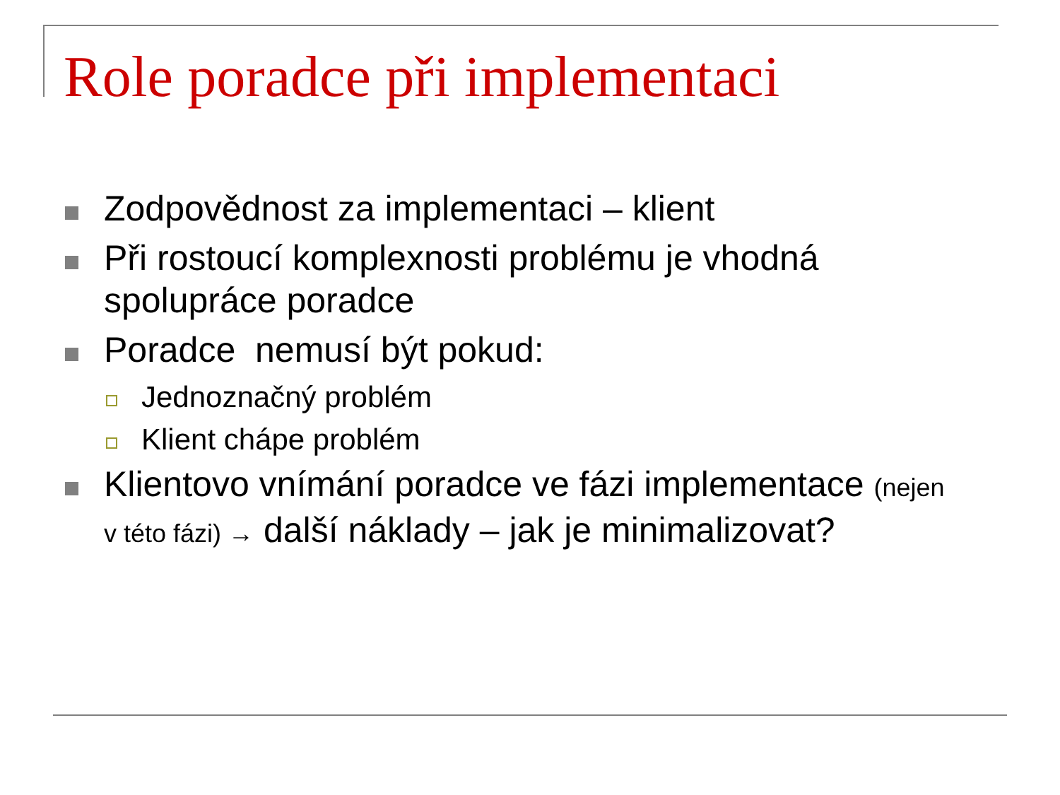Role poradce při implementaci
Zodpovědnost za implementaci – klient
Při rostoucí komplexnosti problému je vhodná spolupráce poradce
Poradce nemusí být pokud:
Jednoznačný problém
Klient chápe problém
Klientovo vnímání poradce ve fázi implementace (nejen v této fázi) → další náklady – jak je minimalizovat?